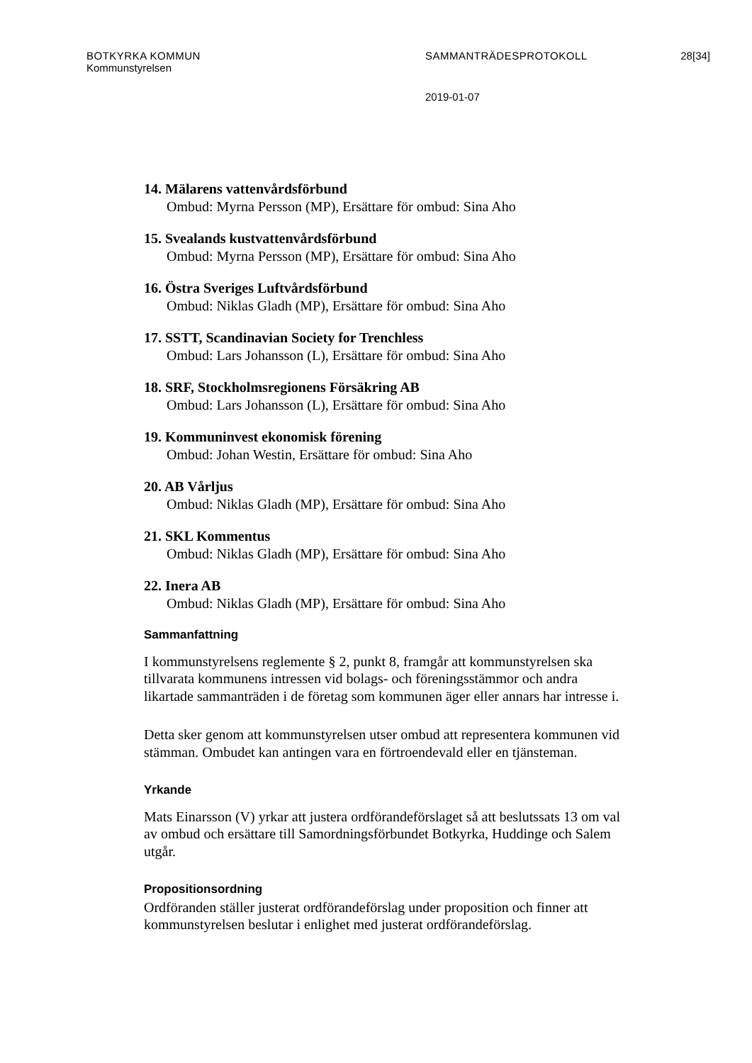BOTKYRKA KOMMUN SAMMANTRÄDESPROTOKOLL 28[34]
Kommunstyrelsen
2019-01-07
14. Mälarens vattenvårdsförbund
Ombud: Myrna Persson (MP), Ersättare för ombud: Sina Aho
15. Svealands kustvattenvårdsförbund
Ombud: Myrna Persson (MP), Ersättare för ombud: Sina Aho
16. Östra Sveriges Luftvårdsförbund
Ombud: Niklas Gladh (MP), Ersättare för ombud: Sina Aho
17. SSTT, Scandinavian Society for Trenchless
Ombud: Lars Johansson (L), Ersättare för ombud: Sina Aho
18. SRF, Stockholmsregionens Försäkring AB
Ombud: Lars Johansson (L), Ersättare för ombud: Sina Aho
19. Kommuninvest ekonomisk förening
Ombud: Johan Westin, Ersättare för ombud: Sina Aho
20. AB Vårljus
Ombud: Niklas Gladh (MP), Ersättare för ombud: Sina Aho
21. SKL Kommentus
Ombud: Niklas Gladh (MP), Ersättare för ombud: Sina Aho
22. Inera AB
Ombud: Niklas Gladh (MP), Ersättare för ombud: Sina Aho
Sammanfattning
I kommunstyrelsens reglemente § 2, punkt 8, framgår att kommunstyrelsen ska tillvarata kommunens intressen vid bolags- och föreningsstämmor och andra likartade sammanträden i de företag som kommunen äger eller annars har intresse i.
Detta sker genom att kommunstyrelsen utser ombud att representera kommunen vid stämman. Ombudet kan antingen vara en förtroendevald eller en tjänsteman.
Yrkande
Mats Einarsson (V) yrkar att justera ordförandeförslaget så att beslutssats 13 om val av ombud och ersättare till Samordningsförbundet Botkyrka, Huddinge och Salem utgår.
Propositionsordning
Ordföranden ställer justerat ordförandeförslag under proposition och finner att kommunstyrelsen beslutar i enlighet med justerat ordförandeförslag.